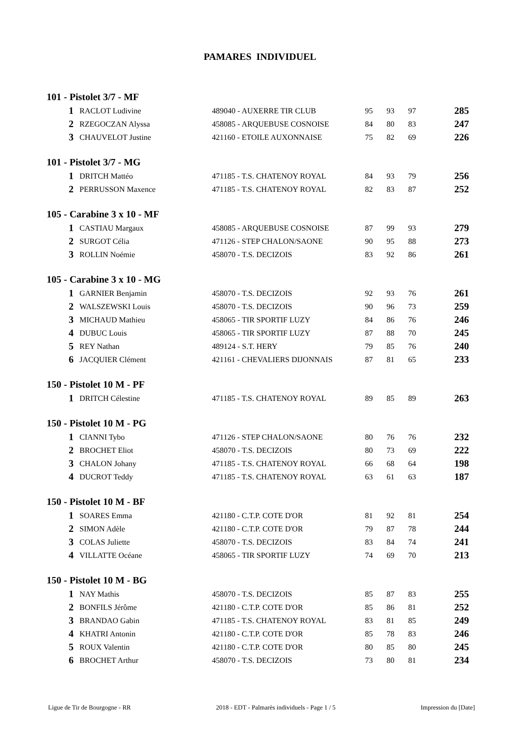PAMARES INDIVIDUEL
101 - Pistolet 3/7 - MF
| 1 | RACLOT Ludivine | 489040 - AUXERRE TIR CLUB | 95 | 93 | 97 | 285 |
| 2 | RZEGOCZAN Alyssa | 458085 - ARQUEBUSE COSNOISE | 84 | 80 | 83 | 247 |
| 3 | CHAUVELOT Justine | 421160 - ETOILE AUXONNAISE | 75 | 82 | 69 | 226 |
101 - Pistolet 3/7 - MG
| 1 | DRITCH Mattéo | 471185 - T.S. CHATENOY ROYAL | 84 | 93 | 79 | 256 |
| 2 | PERRUSSON Maxence | 471185 - T.S. CHATENOY ROYAL | 82 | 83 | 87 | 252 |
105 - Carabine 3 x 10 - MF
| 1 | CASTIAU Margaux | 458085 - ARQUEBUSE COSNOISE | 87 | 99 | 93 | 279 |
| 2 | SURGOT Célia | 471126 - STEP CHALON/SAONE | 90 | 95 | 88 | 273 |
| 3 | ROLLIN Noémie | 458070 - T.S. DECIZOIS | 83 | 92 | 86 | 261 |
105 - Carabine 3 x 10 - MG
| 1 | GARNIER Benjamin | 458070 - T.S. DECIZOIS | 92 | 93 | 76 | 261 |
| 2 | WALSZEWSKI Louis | 458070 - T.S. DECIZOIS | 90 | 96 | 73 | 259 |
| 3 | MICHAUD Mathieu | 458065 - TIR SPORTIF LUZY | 84 | 86 | 76 | 246 |
| 4 | DUBUC Louis | 458065 - TIR SPORTIF LUZY | 87 | 88 | 70 | 245 |
| 5 | REY Nathan | 489124 - S.T. HERY | 79 | 85 | 76 | 240 |
| 6 | JACQUIER Clément | 421161 - CHEVALIERS DIJONNAIS | 87 | 81 | 65 | 233 |
150 - Pistolet 10 M - PF
| 1 | DRITCH Célestine | 471185 - T.S. CHATENOY ROYAL | 89 | 85 | 89 | 263 |
150 - Pistolet 10 M - PG
| 1 | CIANNI Tybo | 471126 - STEP CHALON/SAONE | 80 | 76 | 76 | 232 |
| 2 | BROCHET Eliot | 458070 - T.S. DECIZOIS | 80 | 73 | 69 | 222 |
| 3 | CHALON Johany | 471185 - T.S. CHATENOY ROYAL | 66 | 68 | 64 | 198 |
| 4 | DUCROT Teddy | 471185 - T.S. CHATENOY ROYAL | 63 | 61 | 63 | 187 |
150 - Pistolet 10 M - BF
| 1 | SOARES Emma | 421180 - C.T.P. COTE D'OR | 81 | 92 | 81 | 254 |
| 2 | SIMON Adèle | 421180 - C.T.P. COTE D'OR | 79 | 87 | 78 | 244 |
| 3 | COLAS Juliette | 458070 - T.S. DECIZOIS | 83 | 84 | 74 | 241 |
| 4 | VILLATTE Océane | 458065 - TIR SPORTIF LUZY | 74 | 69 | 70 | 213 |
150 - Pistolet 10 M - BG
| 1 | NAY Mathis | 458070 - T.S. DECIZOIS | 85 | 87 | 83 | 255 |
| 2 | BONFILS Jérôme | 421180 - C.T.P. COTE D'OR | 85 | 86 | 81 | 252 |
| 3 | BRANDAO Gabin | 471185 - T.S. CHATENOY ROYAL | 83 | 81 | 85 | 249 |
| 4 | KHATRI Antonin | 421180 - C.T.P. COTE D'OR | 85 | 78 | 83 | 246 |
| 5 | ROUX Valentin | 421180 - C.T.P. COTE D'OR | 80 | 85 | 80 | 245 |
| 6 | BROCHET Arthur | 458070 - T.S. DECIZOIS | 73 | 80 | 81 | 234 |
Ligue de Tir de Bourgogne - RR 2018 - EDT - Palmarès individuels - Page 1 / 5 Impression du [Date]